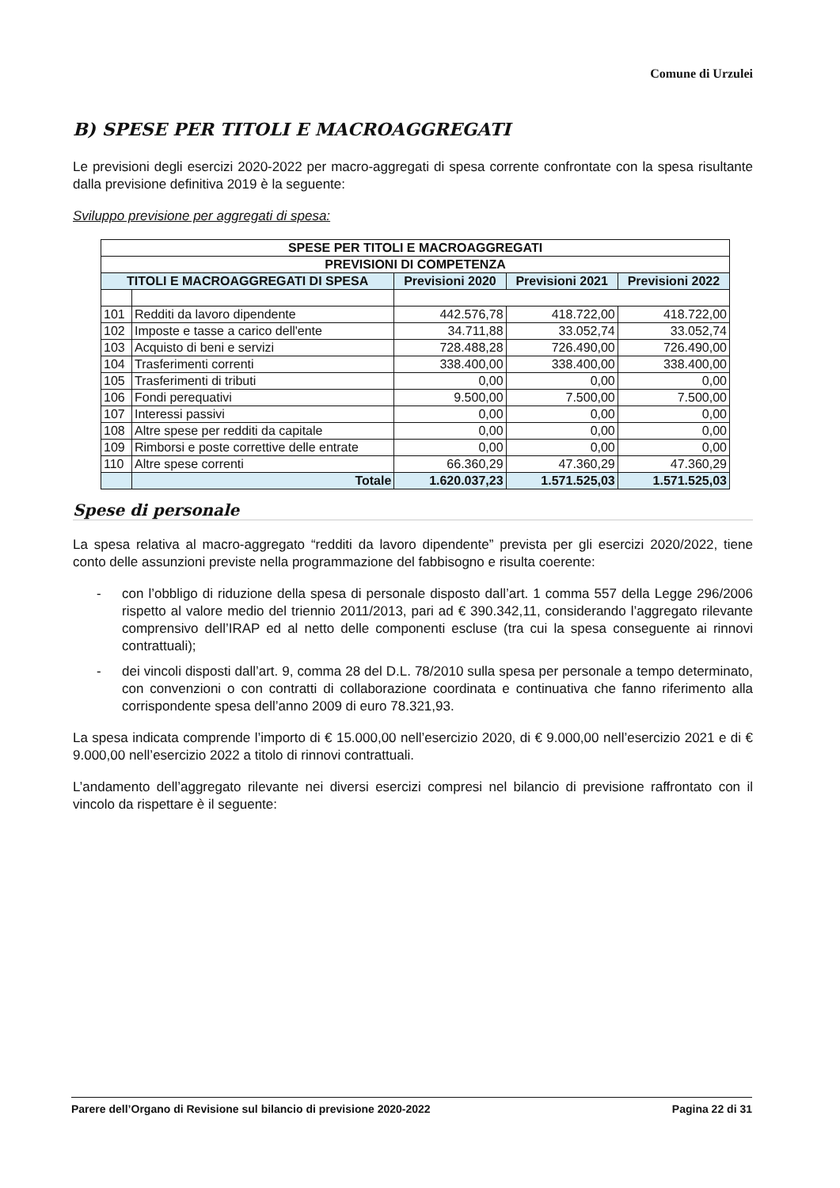Comune di Urzulei
B) SPESE PER TITOLI E MACROAGGREGATI
Le previsioni degli esercizi 2020-2022 per macro-aggregati di spesa corrente confrontate con la spesa risultante dalla previsione definitiva 2019 è la seguente:
Sviluppo previsione per aggregati di spesa:
| SPESE PER TITOLI E MACROAGGREGATI | | | | |
| --- | --- | --- | --- | --- |
| PREVISIONI DI COMPETENZA | | | | |
| TITOLI E MACROAGGREGATI DI SPESA | | Previsioni 2020 | Previsioni 2021 | Previsioni 2022 |
| 101 | Redditi da lavoro dipendente | 442.576,78 | 418.722,00 | 418.722,00 |
| 102 | Imposte e tasse a carico dell'ente | 34.711,88 | 33.052,74 | 33.052,74 |
| 103 | Acquisto di beni e servizi | 728.488,28 | 726.490,00 | 726.490,00 |
| 104 | Trasferimenti correnti | 338.400,00 | 338.400,00 | 338.400,00 |
| 105 | Trasferimenti di tributi | 0,00 | 0,00 | 0,00 |
| 106 | Fondi perequativi | 9.500,00 | 7.500,00 | 7.500,00 |
| 107 | Interessi passivi | 0,00 | 0,00 | 0,00 |
| 108 | Altre spese per redditi da capitale | 0,00 | 0,00 | 0,00 |
| 109 | Rimborsi e poste correttive delle entrate | 0,00 | 0,00 | 0,00 |
| 110 | Altre spese correnti | 66.360,29 | 47.360,29 | 47.360,29 |
| | Totale | 1.620.037,23 | 1.571.525,03 | 1.571.525,03 |
Spese di personale
La spesa relativa al macro-aggregato “redditi da lavoro dipendente” prevista per gli esercizi 2020/2022, tiene conto delle assunzioni previste nella programmazione del fabbisogno e risulta coerente:
- con l’obbligo di riduzione della spesa di personale disposto dall’art. 1 comma 557 della Legge 296/2006 rispetto al valore medio del triennio 2011/2013, pari ad € 390.342,11, considerando l’aggregato rilevante comprensivo dell’IRAP ed al netto delle componenti escluse (tra cui la spesa conseguente ai rinnovi contrattuali);
- dei vincoli disposti dall’art. 9, comma 28 del D.L. 78/2010 sulla spesa per personale a tempo determinato, con convenzioni o con contratti di collaborazione coordinata e continuativa che fanno riferimento alla corrispondente spesa dell’anno 2009 di euro 78.321,93.
La spesa indicata comprende l’importo di € 15.000,00 nell’esercizio 2020, di € 9.000,00 nell’esercizio 2021 e di € 9.000,00 nell’esercizio 2022 a titolo di rinnovi contrattuali.
L’andamento dell’aggregato rilevante nei diversi esercizi compresi nel bilancio di previsione raffrontato con il vincolo da rispettare è il seguente:
Parere dell’Organo di Revisione sul bilancio di previsione 2020-2022 Pagina 22 di 31